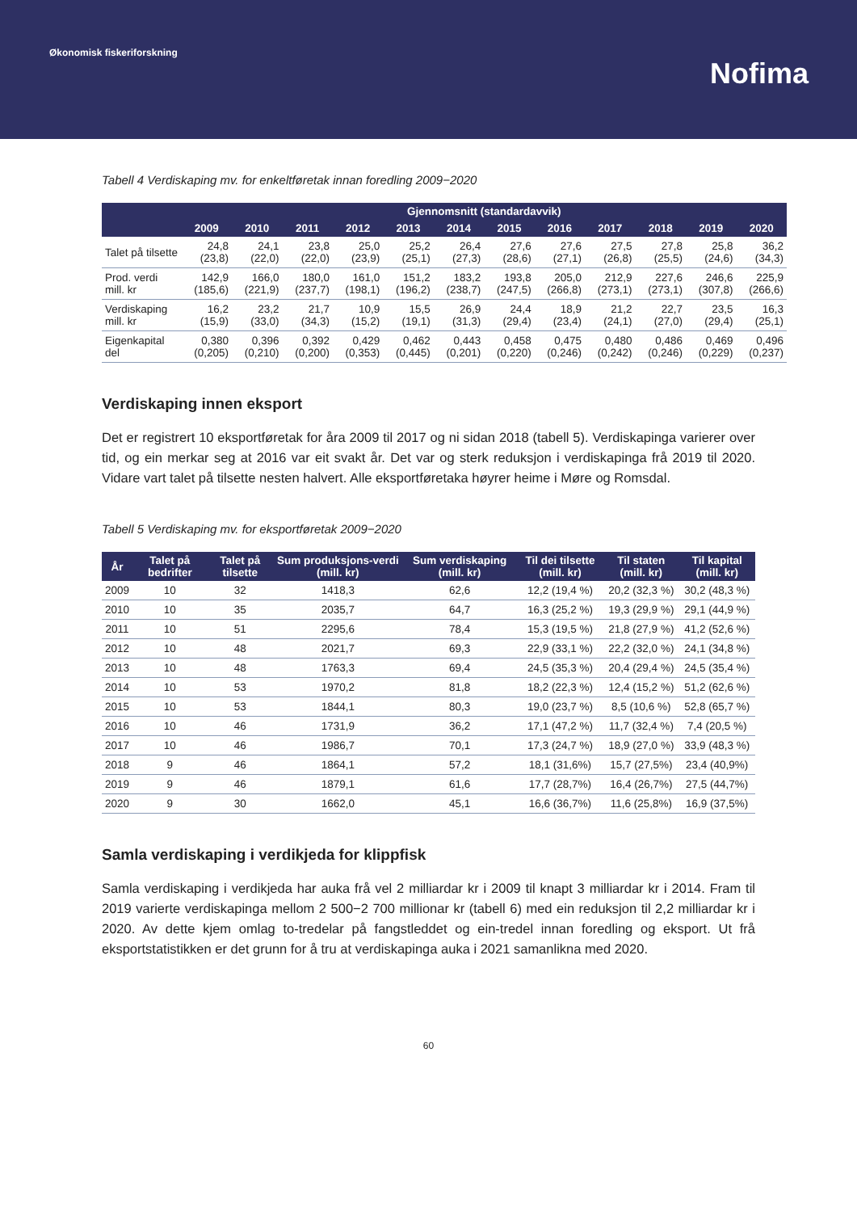Økonomisk fiskeriforskning
Nofima
Tabell 4 Verdiskaping mv. for enkeltføretak innan foredling 2009−2020
| | Gjennomsnitt (standardavvik) | | | | | | | | | | | |
| --- | --- | --- | --- | --- | --- | --- | --- | --- | --- | --- | --- | --- |
| | 2009 | 2010 | 2011 | 2012 | 2013 | 2014 | 2015 | 2016 | 2017 | 2018 | 2019 | 2020 |
| Talet på tilsette | 24,8 (23,8) | 24,1 (22,0) | 23,8 (22,0) | 25,0 (23,9) | 25,2 (25,1) | 26,4 (27,3) | 27,6 (28,6) | 27,6 (27,1) | 27,5 (26,8) | 27,8 (25,5) | 25,8 (24,6) | 36,2 (34,3) |
| Prod. verdi mill. kr | 142,9 (185,6) | 166,0 (221,9) | 180,0 (237,7) | 161,0 (198,1) | 151,2 (196,2) | 183,2 (238,7) | 193,8 (247,5) | 205,0 (266,8) | 212,9 (273,1) | 227,6 (273,1) | 246,6 (307,8) | 225,9 (266,6) |
| Verdiskaping mill. kr | 16,2 (15,9) | 23,2 (33,0) | 21,7 (34,3) | 10,9 (15,2) | 15,5 (19,1) | 26,9 (31,3) | 24,4 (29,4) | 18,9 (23,4) | 21,2 (24,1) | 22,7 (27,0) | 23,5 (29,4) | 16,3 (25,1) |
| Eigenkapital del | 0,380 (0,205) | 0,396 (0,210) | 0,392 (0,200) | 0,429 (0,353) | 0,462 (0,445) | 0,443 (0,201) | 0,458 (0,220) | 0,475 (0,246) | 0,480 (0,242) | 0,486 (0,246) | 0,469 (0,229) | 0,496 (0,237) |
Verdiskaping innen eksport
Det er registrert 10 eksportføretak for åra 2009 til 2017 og ni sidan 2018 (tabell 5). Verdiskapinga varierer over tid, og ein merkar seg at 2016 var eit svakt år. Det var og sterk reduksjon i verdiskapinga frå 2019 til 2020. Vidare vart talet på tilsette nesten halvert. Alle eksportføretaka høyrer heime i Møre og Romsdal.
Tabell 5 Verdiskaping mv. for eksportføretak 2009−2020
| År | Talet på bedrifter | Talet på tilsette | Sum produksjons-verdi (mill. kr) | Sum verdiskaping (mill. kr) | Til dei tilsette (mill. kr) | Til staten (mill. kr) | Til kapital (mill. kr) |
| --- | --- | --- | --- | --- | --- | --- | --- |
| 2009 | 10 | 32 | 1418,3 | 62,6 | 12,2 (19,4 %) | 20,2 (32,3 %) | 30,2 (48,3 %) |
| 2010 | 10 | 35 | 2035,7 | 64,7 | 16,3 (25,2 %) | 19,3 (29,9 %) | 29,1 (44,9 %) |
| 2011 | 10 | 51 | 2295,6 | 78,4 | 15,3 (19,5 %) | 21,8 (27,9 %) | 41,2 (52,6 %) |
| 2012 | 10 | 48 | 2021,7 | 69,3 | 22,9 (33,1 %) | 22,2 (32,0 %) | 24,1 (34,8 %) |
| 2013 | 10 | 48 | 1763,3 | 69,4 | 24,5 (35,3 %) | 20,4 (29,4 %) | 24,5 (35,4 %) |
| 2014 | 10 | 53 | 1970,2 | 81,8 | 18,2 (22,3 %) | 12,4 (15,2 %) | 51,2 (62,6 %) |
| 2015 | 10 | 53 | 1844,1 | 80,3 | 19,0 (23,7 %) | 8,5 (10,6 %) | 52,8 (65,7 %) |
| 2016 | 10 | 46 | 1731,9 | 36,2 | 17,1 (47,2 %) | 11,7 (32,4 %) | 7,4 (20,5 %) |
| 2017 | 10 | 46 | 1986,7 | 70,1 | 17,3 (24,7 %) | 18,9 (27,0 %) | 33,9 (48,3 %) |
| 2018 | 9 | 46 | 1864,1 | 57,2 | 18,1 (31,6%) | 15,7 (27,5%) | 23,4 (40,9%) |
| 2019 | 9 | 46 | 1879,1 | 61,6 | 17,7 (28,7%) | 16,4 (26,7%) | 27,5 (44,7%) |
| 2020 | 9 | 30 | 1662,0 | 45,1 | 16,6 (36,7%) | 11,6 (25,8%) | 16,9 (37,5%) |
Samla verdiskaping i verdikjeda for klippfisk
Samla verdiskaping i verdikjeda har auka frå vel 2 milliardar kr i 2009 til knapt 3 milliardar kr i 2014. Fram til 2019 varierte verdiskapinga mellom 2 500−2 700 millionar kr (tabell 6) med ein reduksjon til 2,2 milliardar kr i 2020. Av dette kjem omlag to-tredelar på fangstleddet og ein-tredel innan foredling og eksport. Ut frå eksportstatistikken er det grunn for å tru at verdiskapinga auka i 2021 samanlikna med 2020.
60